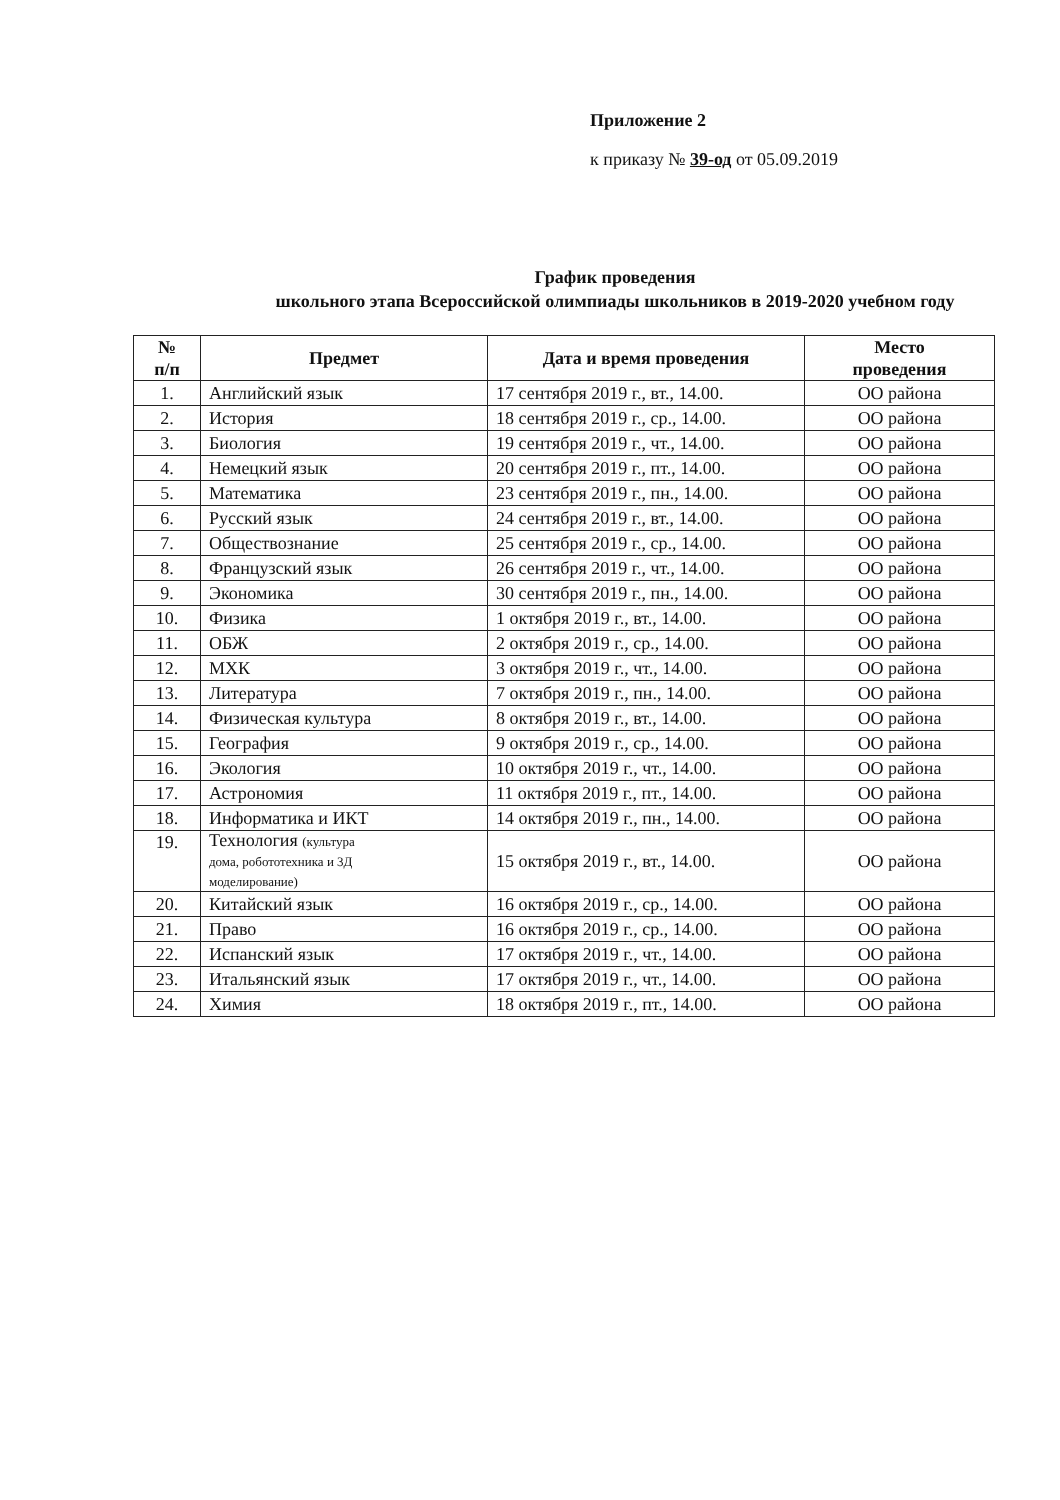Приложение 2
к приказу № 39-од от 05.09.2019
График проведения
школьного этапа Всероссийской олимпиады школьников в 2019-2020 учебном году
| № п/п | Предмет | Дата и время проведения | Место проведения |
| --- | --- | --- | --- |
| 1. | Английский язык | 17 сентября 2019 г., вт., 14.00. | ОО района |
| 2. | История | 18 сентября 2019 г., ср., 14.00. | ОО района |
| 3. | Биология | 19 сентября 2019 г., чт., 14.00. | ОО района |
| 4. | Немецкий язык | 20 сентября 2019 г., пт., 14.00. | ОО района |
| 5. | Математика | 23 сентября 2019 г., пн., 14.00. | ОО района |
| 6. | Русский язык | 24 сентября 2019 г., вт., 14.00. | ОО района |
| 7. | Обществознание | 25 сентября 2019 г., ср., 14.00. | ОО района |
| 8. | Французский язык | 26 сентября 2019 г., чт., 14.00. | ОО района |
| 9. | Экономика | 30 сентября 2019 г., пн., 14.00. | ОО района |
| 10. | Физика | 1 октября 2019 г., вт., 14.00. | ОО района |
| 11. | ОБЖ | 2 октября 2019 г., ср., 14.00. | ОО района |
| 12. | МХК | 3 октября 2019 г., чт., 14.00. | ОО района |
| 13. | Литература | 7 октября 2019 г., пн., 14.00. | ОО района |
| 14. | Физическая культура | 8 октября 2019 г., вт., 14.00. | ОО района |
| 15. | География | 9 октября 2019 г., ср., 14.00. | ОО района |
| 16. | Экология | 10 октября 2019 г., чт., 14.00. | ОО района |
| 17. | Астрономия | 11 октября 2019 г., пт., 14.00. | ОО района |
| 18. | Информатика и ИКТ | 14 октября 2019 г., пн., 14.00. | ОО района |
| 19. | Технология (культура дома, робототехника и 3Д моделирование) | 15 октября 2019 г., вт., 14.00. | ОО района |
| 20. | Китайский язык | 16 октября 2019 г., ср., 14.00. | ОО района |
| 21. | Право | 16 октября 2019 г., ср., 14.00. | ОО района |
| 22. | Испанский язык | 17 октября 2019 г., чт., 14.00. | ОО района |
| 23. | Итальянский язык | 17 октября 2019 г., чт., 14.00. | ОО района |
| 24. | Химия | 18 октября 2019 г., пт., 14.00. | ОО района |